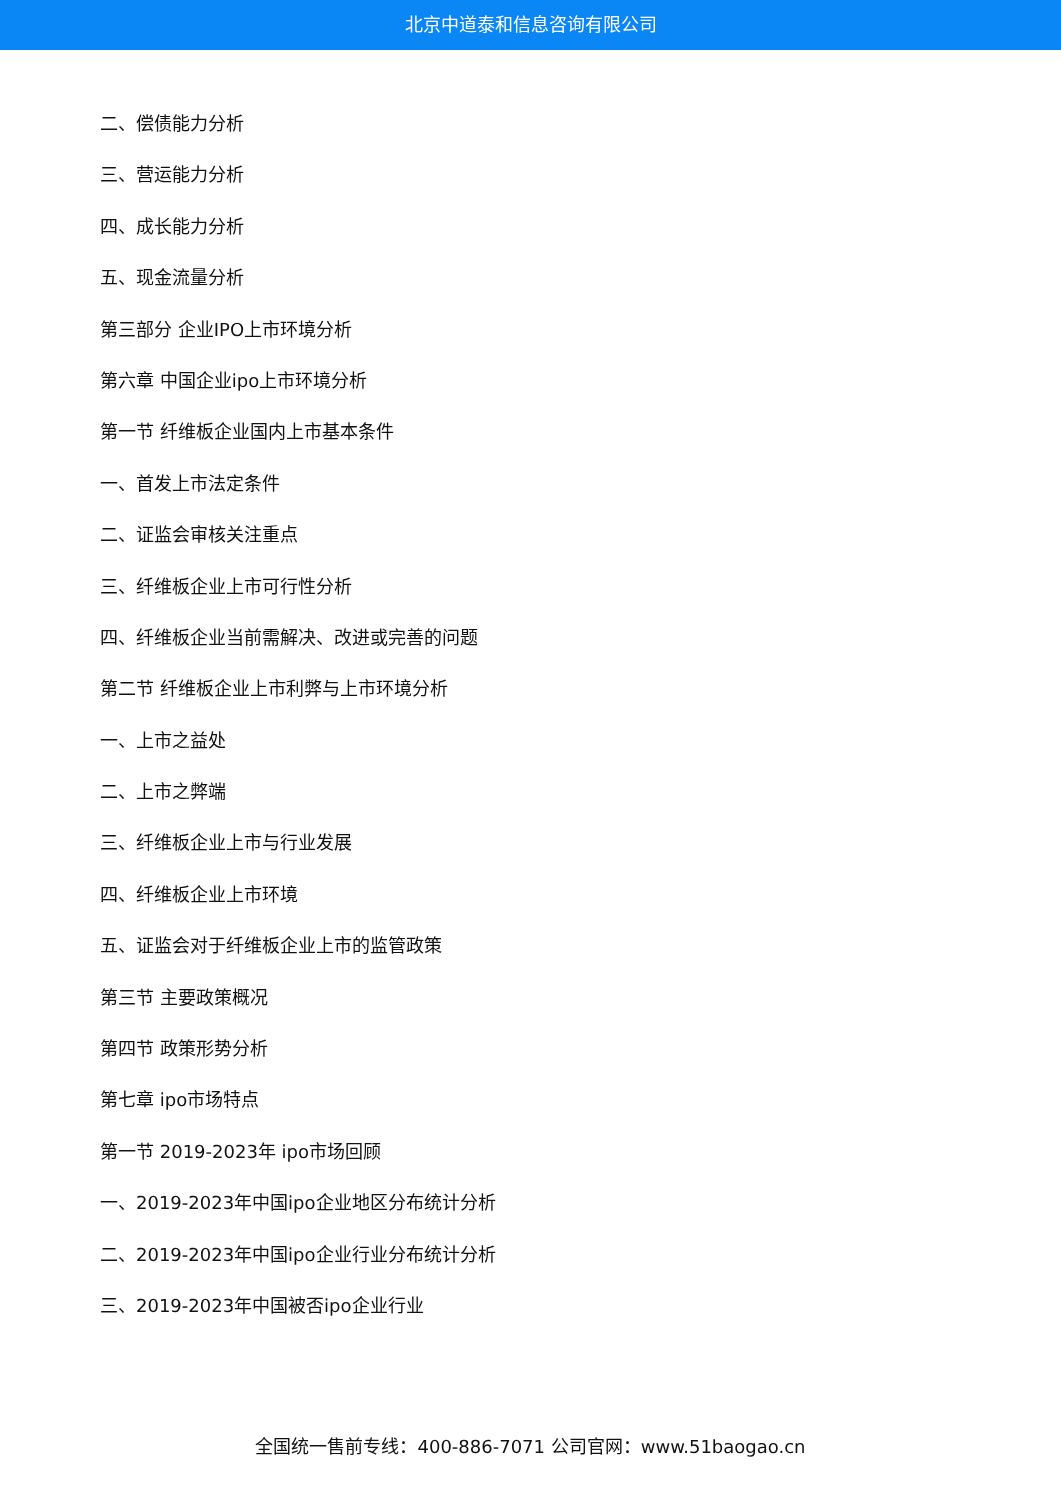北京中道泰和信息咨询有限公司
二、偿债能力分析
三、营运能力分析
四、成长能力分析
五、现金流量分析
第三部分 企业IPO上市环境分析
第六章 中国企业ipo上市环境分析
第一节 纤维板企业国内上市基本条件
一、首发上市法定条件
二、证监会审核关注重点
三、纤维板企业上市可行性分析
四、纤维板企业当前需解决、改进或完善的问题
第二节 纤维板企业上市利弊与上市环境分析
一、上市之益处
二、上市之弊端
三、纤维板企业上市与行业发展
四、纤维板企业上市环境
五、证监会对于纤维板企业上市的监管政策
第三节 主要政策概况
第四节 政策形势分析
第七章 ipo市场特点
第一节 2019-2023年 ipo市场回顾
一、2019-2023年中国ipo企业地区分布统计分析
二、2019-2023年中国ipo企业行业分布统计分析
三、2019-2023年中国被否ipo企业行业
全国统一售前专线：400-886-7071 公司官网：www.51baogao.cn